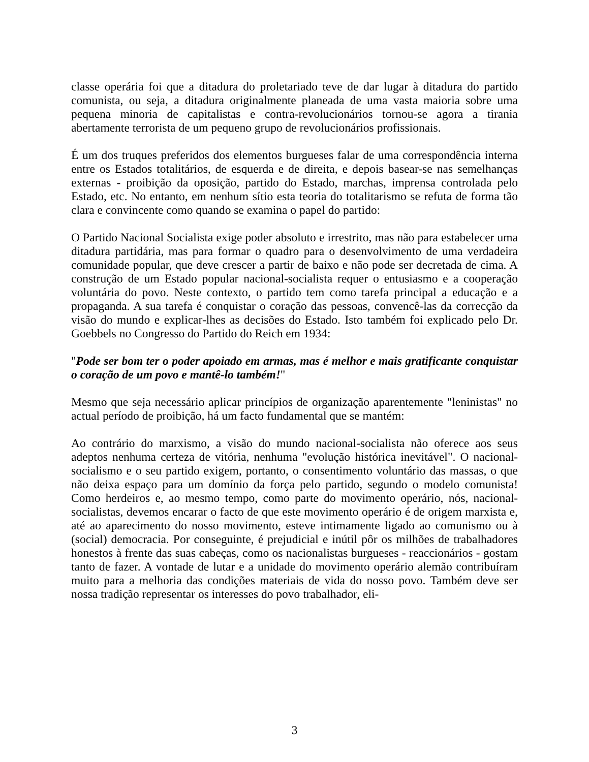classe operária foi que a ditadura do proletariado teve de dar lugar à ditadura do partido comunista, ou seja, a ditadura originalmente planeada de uma vasta maioria sobre uma pequena minoria de capitalistas e contra-revolucionários tornou-se agora a tirania abertamente terrorista de um pequeno grupo de revolucionários profissionais.
É um dos truques preferidos dos elementos burgueses falar de uma correspondência interna entre os Estados totalitários, de esquerda e de direita, e depois basear-se nas semelhanças externas - proibição da oposição, partido do Estado, marchas, imprensa controlada pelo Estado, etc. No entanto, em nenhum sítio esta teoria do totalitarismo se refuta de forma tão clara e convincente como quando se examina o papel do partido:
O Partido Nacional Socialista exige poder absoluto e irrestrito, mas não para estabelecer uma ditadura partidária, mas para formar o quadro para o desenvolvimento de uma verdadeira comunidade popular, que deve crescer a partir de baixo e não pode ser decretada de cima. A construção de um Estado popular nacional-socialista requer o entusiasmo e a cooperação voluntária do povo. Neste contexto, o partido tem como tarefa principal a educação e a propaganda. A sua tarefa é conquistar o coração das pessoas, convencê-las da correcção da visão do mundo e explicar-lhes as decisões do Estado. Isto também foi explicado pelo Dr. Goebbels no Congresso do Partido do Reich em 1934:
"Pode ser bom ter o poder apoiado em armas, mas é melhor e mais gratificante conquistar o coração de um povo e mantê-lo também!"
Mesmo que seja necessário aplicar princípios de organização aparentemente "leninistas" no actual período de proibição, há um facto fundamental que se mantém:
Ao contrário do marxismo, a visão do mundo nacional-socialista não oferece aos seus adeptos nenhuma certeza de vitória, nenhuma "evolução histórica inevitável". O nacional-socialismo e o seu partido exigem, portanto, o consentimento voluntário das massas, o que não deixa espaço para um domínio da força pelo partido, segundo o modelo comunista! Como herdeiros e, ao mesmo tempo, como parte do movimento operário, nós, nacional-socialistas, devemos encarar o facto de que este movimento operário é de origem marxista e, até ao aparecimento do nosso movimento, esteve intimamente ligado ao comunismo ou à (social) democracia. Por conseguinte, é prejudicial e inútil pôr os milhões de trabalhadores honestos à frente das suas cabeças, como os nacionalistas burgueses - reaccionários - gostam tanto de fazer. A vontade de lutar e a unidade do movimento operário alemão contribuíram muito para a melhoria das condições materiais de vida do nosso povo. Também deve ser nossa tradição representar os interesses do povo trabalhador, eli-
3